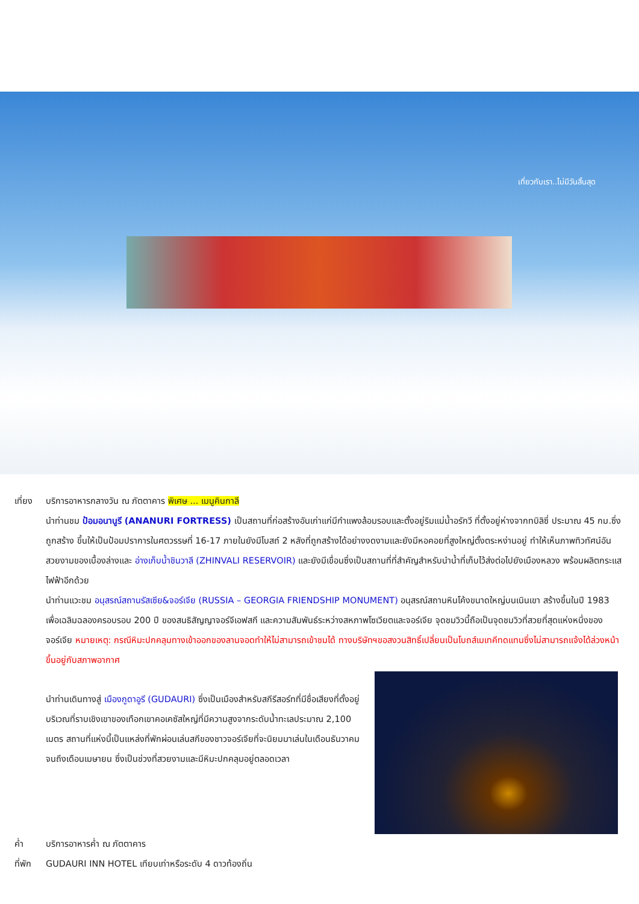เที่ยวกับเรา..ไม่มีวันสิ้นสุด
เที่ยง
บริการอาหารกลางวัน ณ ภัตตาคาร พิเศษ ... เมนูคินกาลี
นำท่านชม ป้อมอนานูรี (ANANURI FORTRESS) เป็นสถานที่ก่อสร้างอันเก่าแก่มีกำแพงล้อมรอบและตั้งอยู่ริมแม่น้ำอรักวี ที่ตั้งอยู่ห่างจากทบิลิซี่ ประมาณ 45 กม.ซึ่งถูกสร้าง ขึ้นให้เป็นป้อมปราการในศตวรรษที่ 16-17 ภายในยังมีโบสถ์ 2 หลังที่ถูกสร้างได้อย่างงดงามและยังมีหอคอยที่สูงใหญ่ตั้งตระหง่านอยู่ ทำให้เห็นภาพทิวทัศน์อันสวยงามของเบื้องล่างและ อ่างเก็บน้ำชินวาลี (ZHINVALI RESERVOIR) และยังมีเขื่อนซึ่งเป็นสถานที่ที่สำคัญสำหรับนำน้ำที่เก็บไว้ส่งต่อไปยังเมืองหลวง พร้อมผลิตกระแสไฟฟ้าอีกด้วย
นำท่านแวะชม อนุสรณ์สถานรัสเซีย&จอร์เจีย (RUSSIA – GEORGIA FRIENDSHIP MONUMENT) อนุสรณ์สถานหินโค้งขนาดใหญ่บนเนินเขา สร้างขึ้นในปี 1983 เพื่อเฉลิมฉลองครอบรอบ 200 ปี ของสนธิสัญญาจอร์จีเอฟสกี และความสัมพันธ์ระหว่างสหภาพโซเวียตและจอร์เจีย จุดชมวิวนี้ถือเป็นจุดชมวิวที่สวยที่สุดแห่งหนึ่งของจอร์เจีย หมายเหตุ: กรณีหิมะปกคลุมทางเข้าออกของลานจอดทำให้ไม่สามารถเข้าชมได้ ทางบริษัทฯขอสงวนสิทธิ์เปลี่ยนเป็นโบถส์เมเทคีทดแทนซึ่งไม่สามารถแจ้งได้ล่วงหน้าขึ้นอยู่กับสภาพอากาศ
นำท่านเดินทางสู่ เมืองกูดาอูรี (GUDAURI) ซึ่งเป็นเมืองสำหรับสกีรีสอร์ทที่มีชื่อเสียงที่ตั้งอยู่บริเวณที่ราบเชิงเขาของเทือกเขาคอเคซัสใหญ่ที่มีความสูงจากระดับน้ำทะเลประมาณ 2,100 เมตร สถานที่แห่งนี้เป็นแหล่งที่พักผ่อนเล่นสกีของชาวจอร์เจียที่จะนิยมมาเล่นในเดือนธันวาคมจนถึงเดือนเมษายน ซึ่งเป็นช่วงที่สวยงามและมีหิมะปกคลุมอยู่ตลอดเวลา
ค่ำ บริการอาหารค่ำ ณ ภัตตาคาร
ที่พัก
GUDAURI INN HOTEL เทียบเท่าหรือระดับ 4 ดาวท้องถิ่น